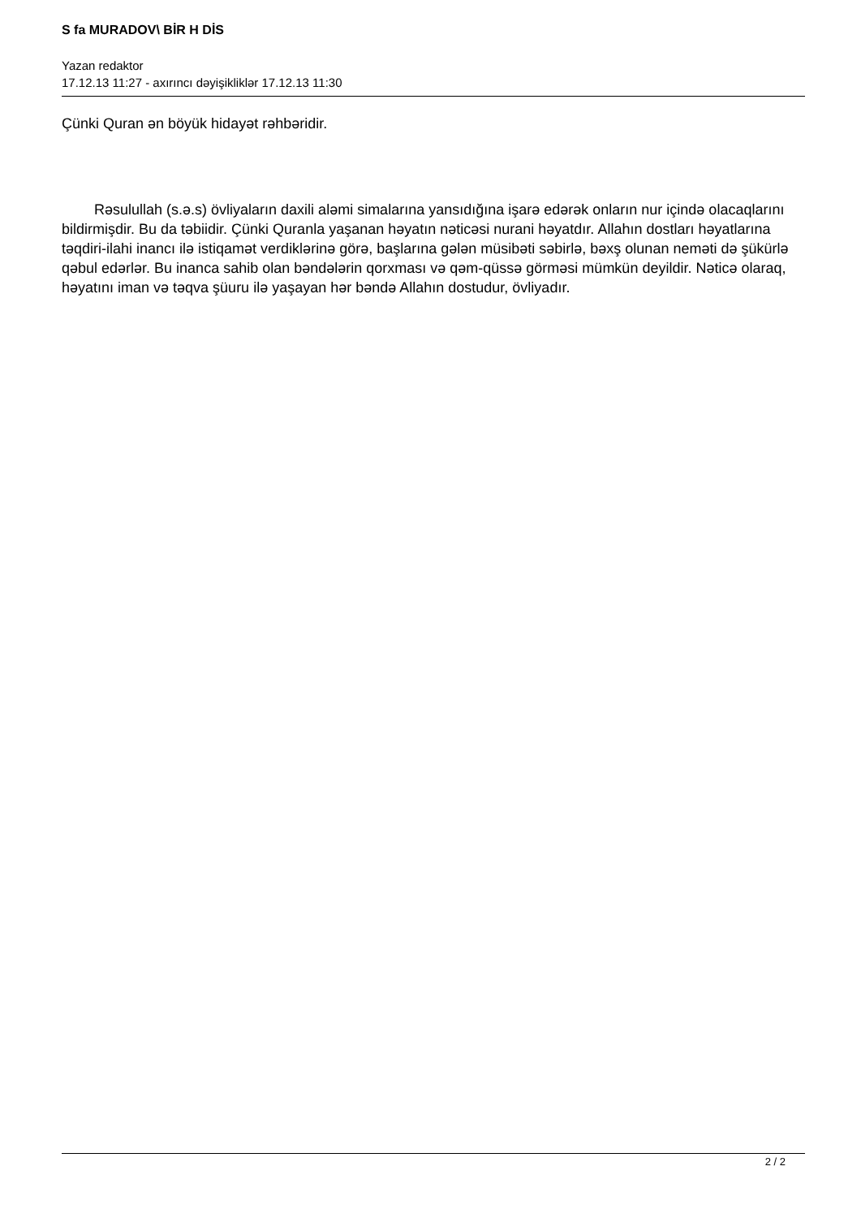S fa MURADOV\ BİR H DİS
Yazan redaktor
17.12.13 11:27 - axırıncı dəyişikliklər 17.12.13 11:30
Çünki Quran ən böyük hidayət rəhbəridir.
Rəsulullah (s.ə.s) övliyaların daxili aləmi simalarına yansıdığına işarə edərək onların nur içində olacaqlarını bildirmişdir. Bu da təbiidir. Çünki Quranla yaşanan həyatın nəticəsi nurani həyatdır. Allahın dostları həyatlarına təqdiri-ilahi inancı ilə istiqamət verdiklərinə görə, başlarına gələn müsibəti səbirlə, bəxş olunan neməti də şükürlə qəbul edərlər. Bu inanca sahib olan bəndələrin qorxması və qəm-qüssə görməsi mümkün deyildir. Nəticə olaraq, həyatını iman və təqva şüuru ilə yaşayan hər bəndə Allahın dostudur, övliyadır.
2 / 2